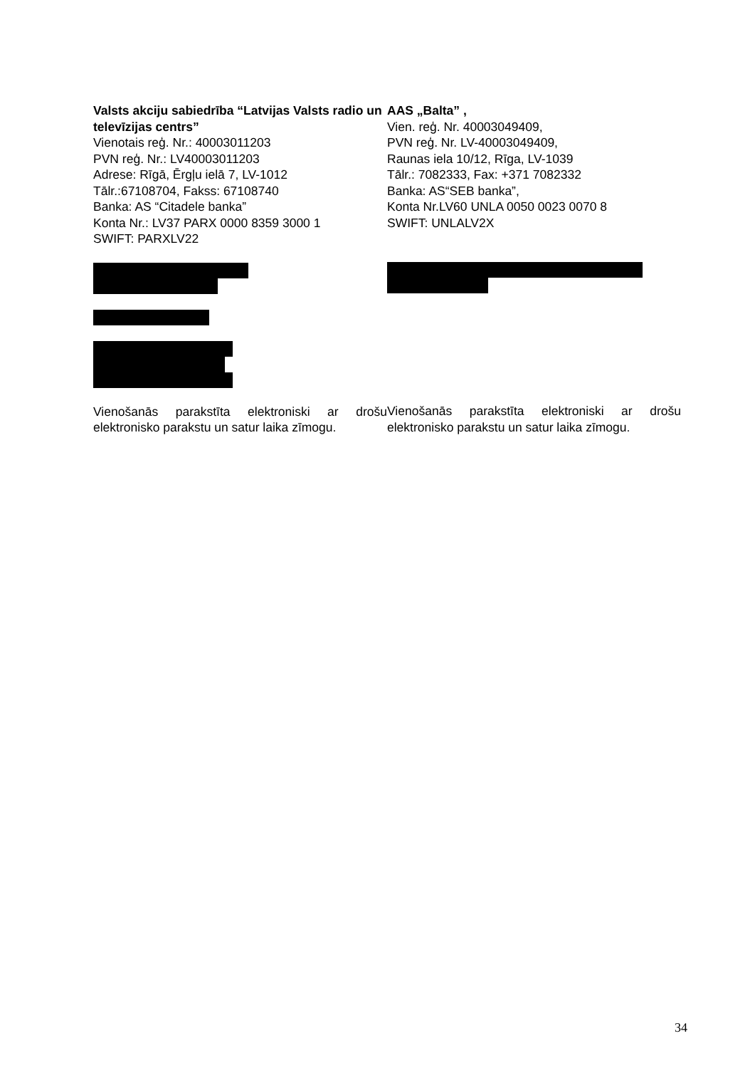Valsts akciju sabiedrība “Latvijas Valsts radio un televīzijas centrs”
Vienotais reģ. Nr.: 40003011203
PVN reģ. Nr.: LV40003011203
Adrese: Rīgā, Ērgļu ielā 7, LV-1012
Tālr.:67108704, Fakss: 67108740
Banka: AS “Citadele banka”
Konta Nr.: LV37 PARX 0000 8359 3000 1
SWIFT: PARXLV22
Vienošanās parakstīta elektroniski ar drošu elektronisko parakstu un satur laika zīmogu.
AAS „Balta” ,
Vien. reģ. Nr. 40003049409,
PVN reģ. Nr. LV-40003049409,
Raunas iela 10/12, Rīga, LV-1039
Tālr.: 7082333, Fax: +371 7082332
Banka: AS“SEB banka”,
Konta Nr.LV60 UNLA 0050 0023 0070 8
SWIFT: UNLALV2X
Vienošanās parakstīta elektroniski ar drošu elektronisko parakstu un satur laika zīmogu.
34